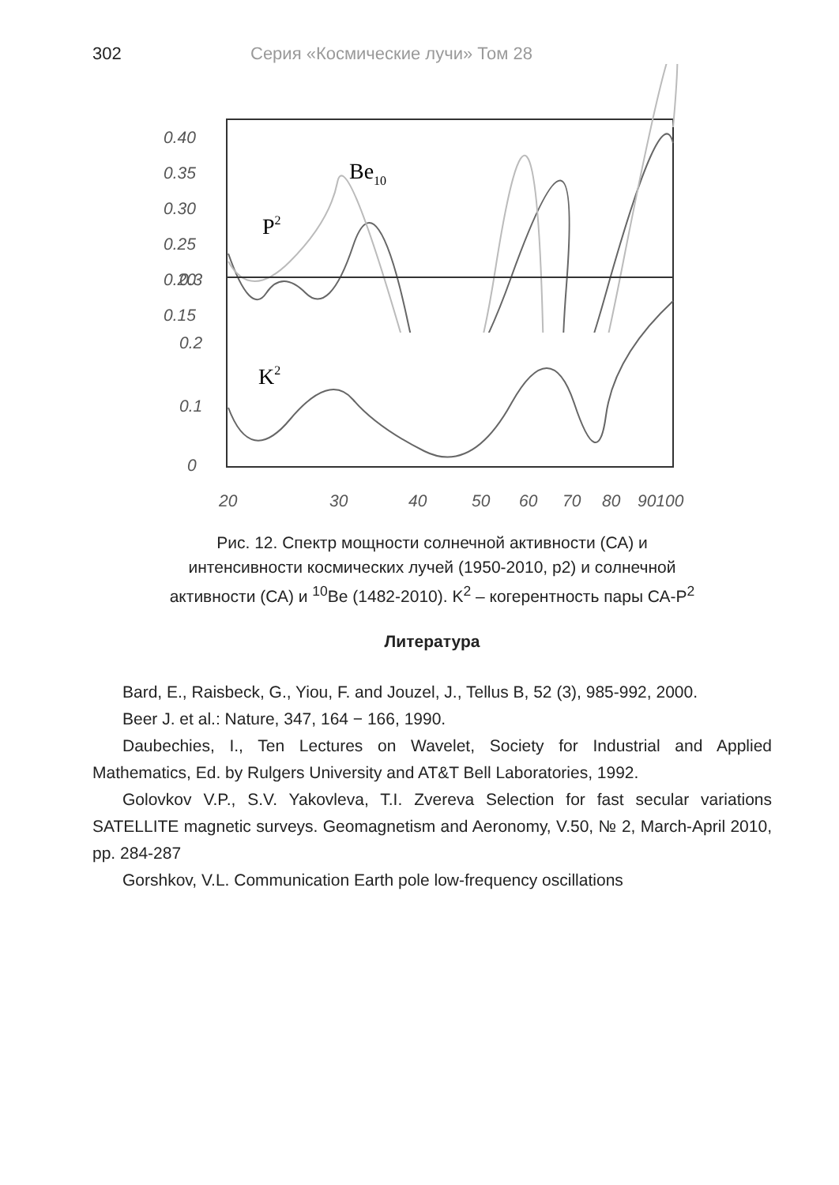302 Серия «Космические лучи» Том 28
0.40
0.35
0.30
0.25
0.20
0.15
P2
Be10
0.3
0.2
0.1
0
K2
20
30
40
50
60
70
80
90100
Рис. 12. Спектр мощности солнечной активности (СА) и
интенсивности космических лучей (1950-2010, р2) и солнечной
активности (СА) и <sup>10</sup>Be (1482-2010). K<sup>2</sup> – когерентность пары СА-P<sup>2</sup>
Литература
Bard, E., Raisbeck, G., Yiou, F. and Jouzel, J., Tellus B, 52 (3), 985-992, 2000.
Beer J. et al.: Nature, 347, 164 − 166, 1990.
Daubechies, I., Ten Lectures on Wavelet, Society for Industrial and Applied Mathematics, Ed. by Rulgers University and AT&T Bell Laboratories, 1992.
Golovkov V.P., S.V. Yakovleva, T.I. Zvereva Selection for fast secular variations SATELLITE magnetic surveys. Geomagnetism and Aeronomy, V.50, № 2, March-April 2010, pp. 284-287
Gorshkov, V.L. Communication Earth pole low-frequency oscillations